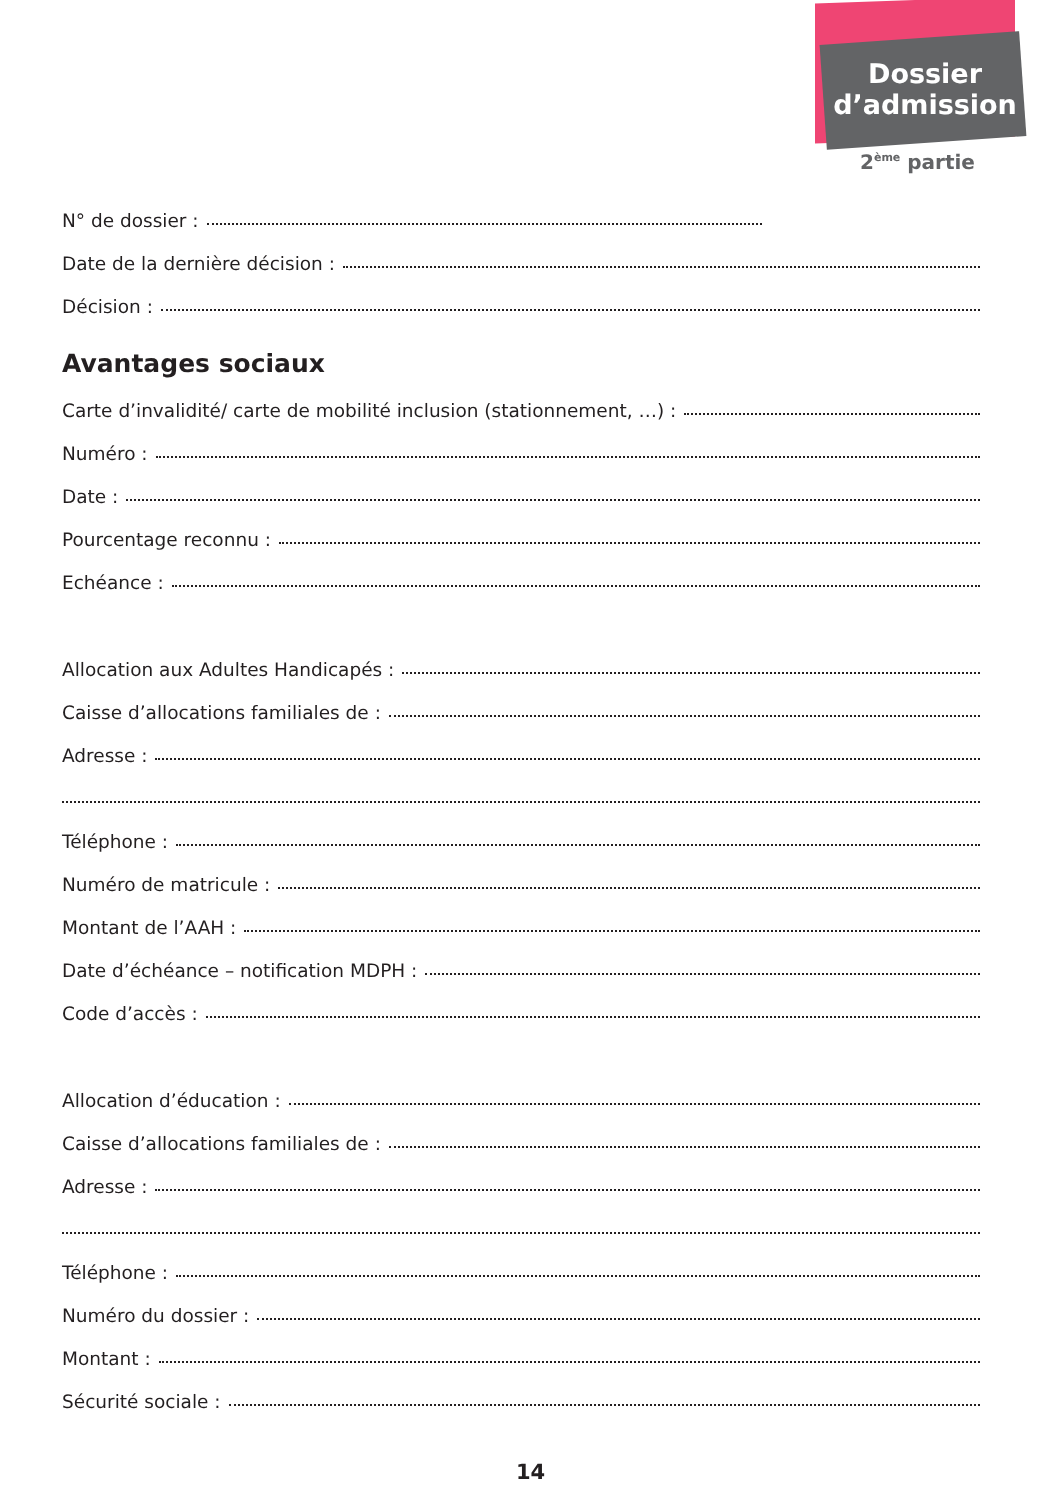Dossier
d’admission
2<sup>ème</sup> partie
N° de dossier :
Date de la dernière décision :
Décision :
Avantages sociaux
Carte d’invalidité/ carte de mobilité inclusion (stationnement, …) :
Numéro :
Date :
Pourcentage reconnu :
Echéance :
Allocation aux Adultes Handicapés :
Caisse d’allocations familiales de :
Adresse :
Téléphone :
Numéro de matricule :
Montant de l’AAH :
Date d’échéance – notification MDPH :
Code d’accès :
Allocation d’éducation :
Caisse d’allocations familiales de :
Adresse :
Téléphone :
Numéro du dossier :
Montant :
Sécurité sociale :
14